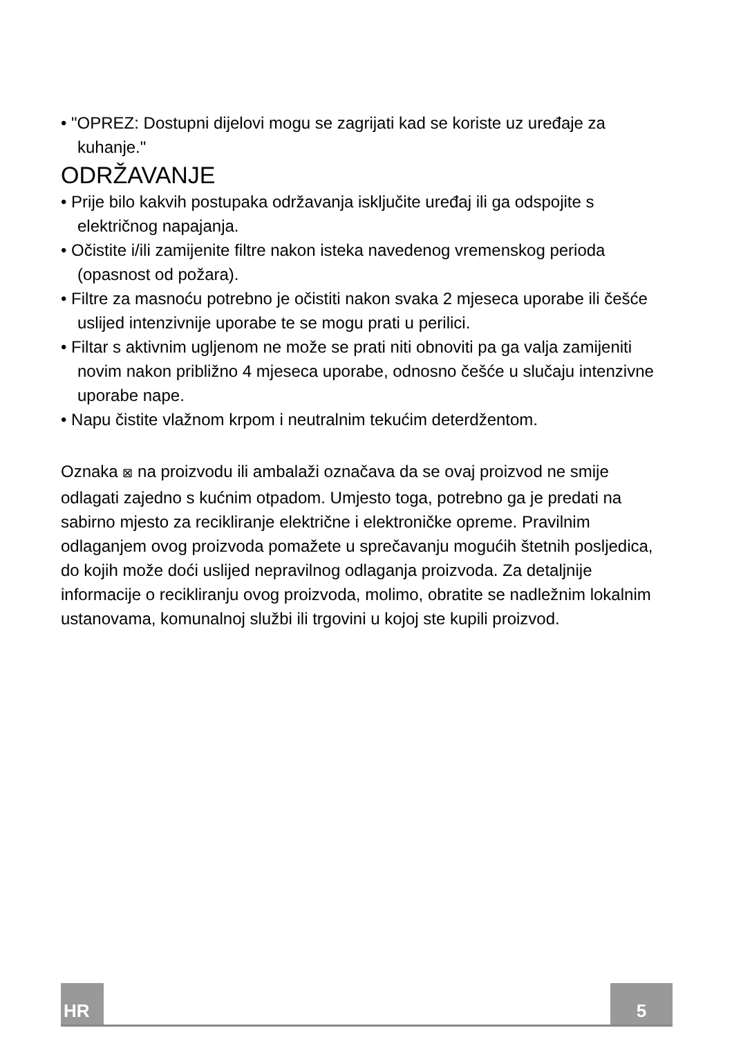• "OPREZ: Dostupni dijelovi mogu se zagrijati kad se koriste uz uređaje za kuhanje."
ODRŽAVANJE
• Prije bilo kakvih postupaka održavanja isključite uređaj ili ga odspojite s električnog napajanja.
• Očistite i/ili zamijenite filtre nakon isteka navedenog vremenskog perioda (opasnost od požara).
• Filtre za masnoću potrebno je očistiti nakon svaka 2 mjeseca uporabe ili češće uslijed intenzivnije uporabe te se mogu prati u perilici.
• Filtar s aktivnim ugljenom ne može se prati niti obnoviti pa ga valja zamijeniti novim nakon približno 4 mjeseca uporabe, odnosno češće u slučaju intenzivne uporabe nape.
• Napu čistite vlažnom krpom i neutralnim tekućim deterdžentom.
Oznaka ⊠ na proizvodu ili ambalaži označava da se ovaj proizvod ne smije odlagati zajedno s kućnim otpadom. Umjesto toga, potrebno ga je predati na sabirno mjesto za recikliranje električne i elektroničke opreme. Pravilnim odlaganjem ovog proizvoda pomažete u sprečavanju mogućih štetnih posljedica, do kojih može doći uslijed nepravilnog odlaganja proizvoda. Za detaljnije informacije o recikliranju ovog proizvoda, molimo, obratite se nadležnim lokalnim ustanovama, komunalnoj službi ili trgovini u kojoj ste kupili proizvod.
HR 5